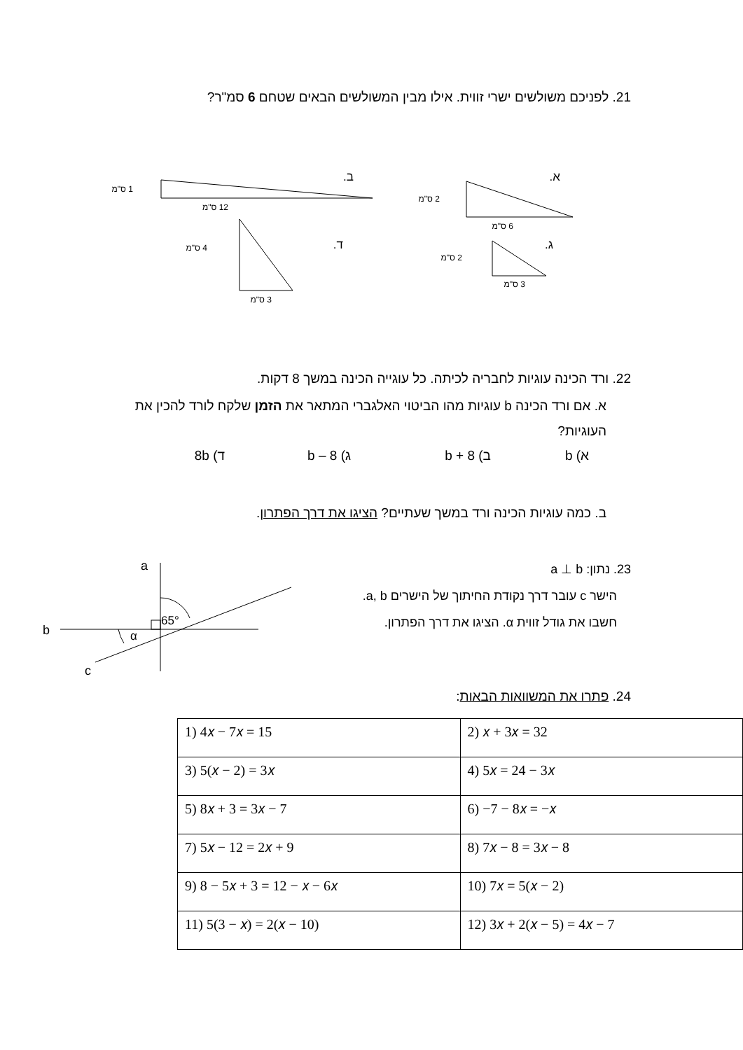21. לפניכם משולשים ישרי זווית. אילו מבין המשולשים הבאים שטחם 6 סמ"ר?
א.
ב.
ג.
ד.
2 ס"מ
6 ס"מ
1 ס"מ
12 ס"מ
2 ס"מ
3 ס"מ
4 ס"מ
3 ס"מ
22. ורד הכינה עוגיות לחבריה לכיתה. כל עוגייה הכינה במשך 8 דקות.
א. אם ורד הכינה b עוגיות מהו הביטוי האלגברי המתאר את הזמן שלקח לורד להכין את העוגיות?
א) b ב) 8 + b ג) 8 – b ד) 8b
ב. כמה עוגיות הכינה ורד במשך שעתיים? הציגו את דרך הפתרון.
23. נתון: a ⊥ b
הישר c עובר דרך נקודת החיתוך של הישרים a, b.
חשבו את גודל זווית α. הציגו את דרך הפתרון.
a
b
c
65°
α
24. פתרו את המשוואות הבאות:
| 1) 4𝑥 − 7𝑥 = 15 | 2) 𝑥 + 3𝑥 = 32 |
| 3) 5(𝑥 − 2) = 3𝑥 | 4) 5𝑥 = 24 − 3𝑥 |
| 5) 8𝑥 + 3 = 3𝑥 − 7 | 6) −7 − 8𝑥 = −𝑥 |
| 7) 5𝑥 − 12 = 2𝑥 + 9 | 8) 7𝑥 − 8 = 3𝑥 − 8 |
| 9) 8 − 5𝑥 + 3 = 12 − 𝑥 − 6𝑥 | 10) 7𝑥 = 5(𝑥 − 2) |
| 11) 5(3 − 𝑥) = 2(𝑥 − 10) | 12) 3𝑥 + 2(𝑥 − 5) = 4𝑥 − 7 |